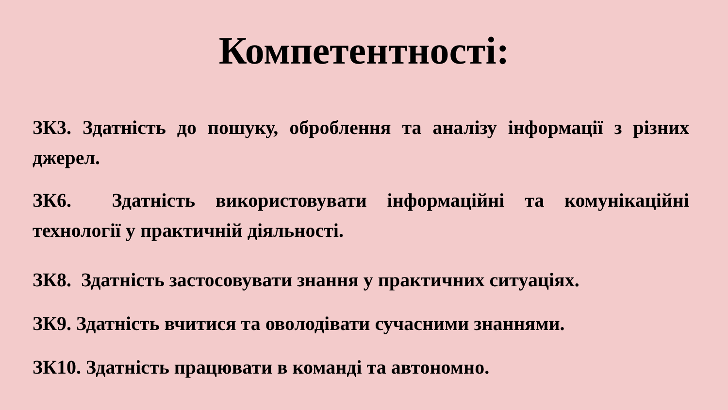Компетентності:
ЗК3. Здатність до пошуку, оброблення та аналізу інформації з різних джерел.
ЗК6. Здатність використовувати інформаційні та комунікаційні технології у практичній діяльності.
ЗК8. Здатність застосовувати знання у практичних ситуаціях.
ЗК9. Здатність вчитися та оволодівати сучасними знаннями.
ЗК10. Здатність працювати в команді та автономно.